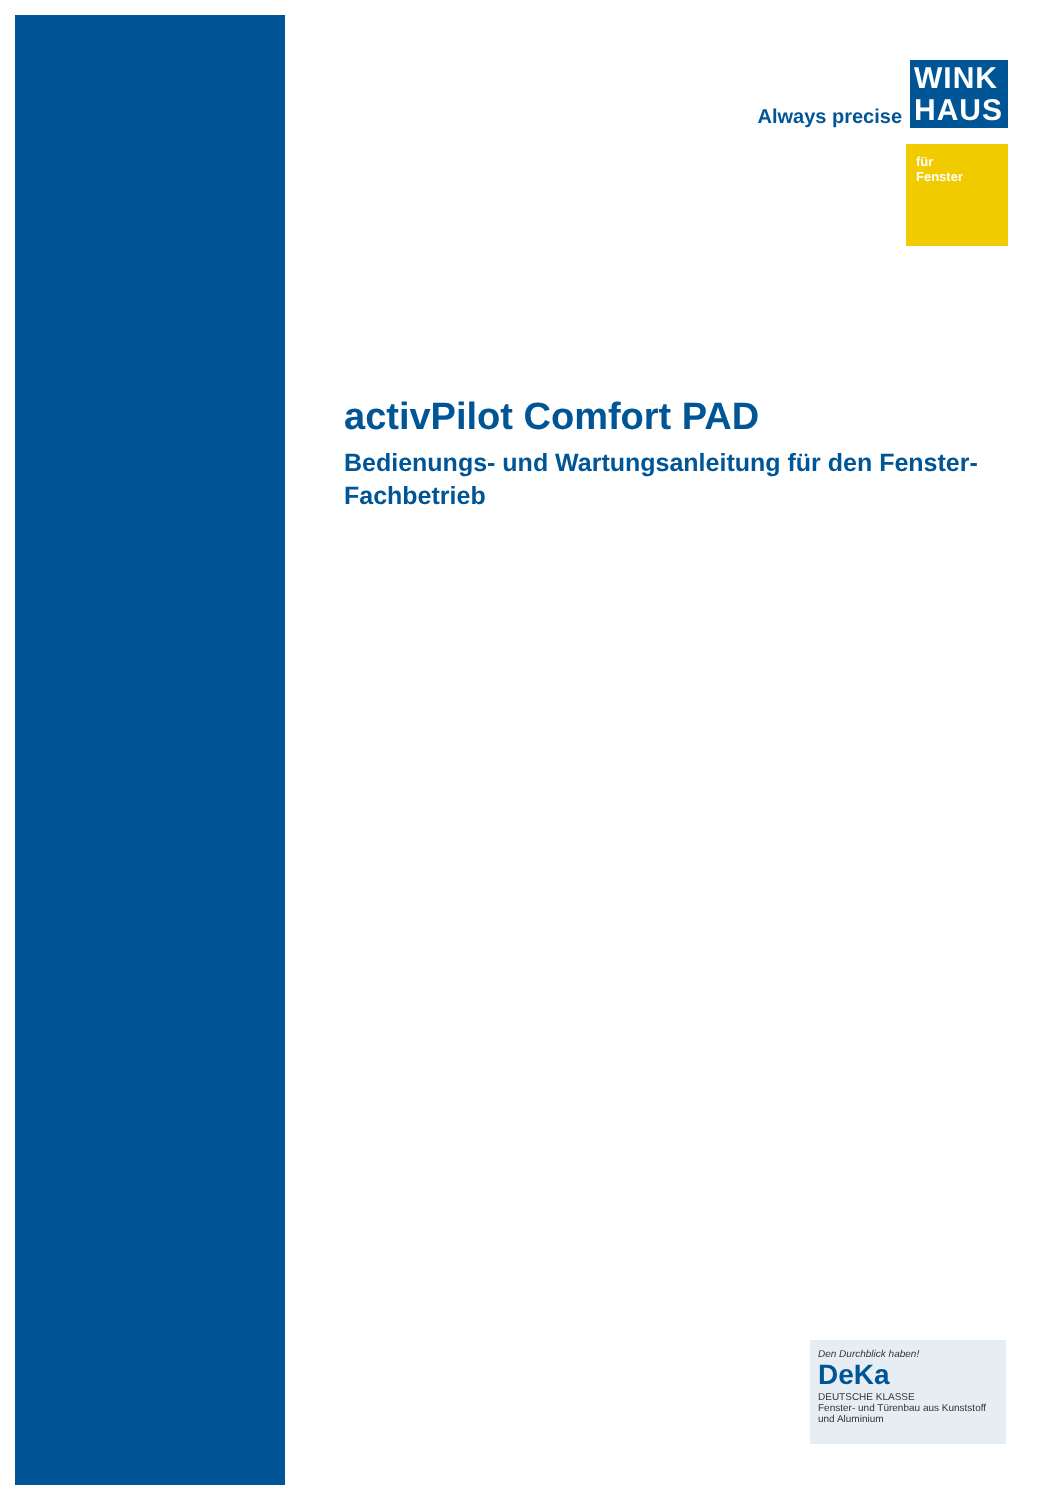Always precise
WINK HAUS
für
Fenster
activPilot Comfort PAD
Bedienungs- und Wartungsanleitung für den Fenster-Fachbetrieb
Den Durchblick haben!
DeKa
DEUTSCHE KLASSE
Fenster- und Türenbau aus Kunststoff und Aluminium